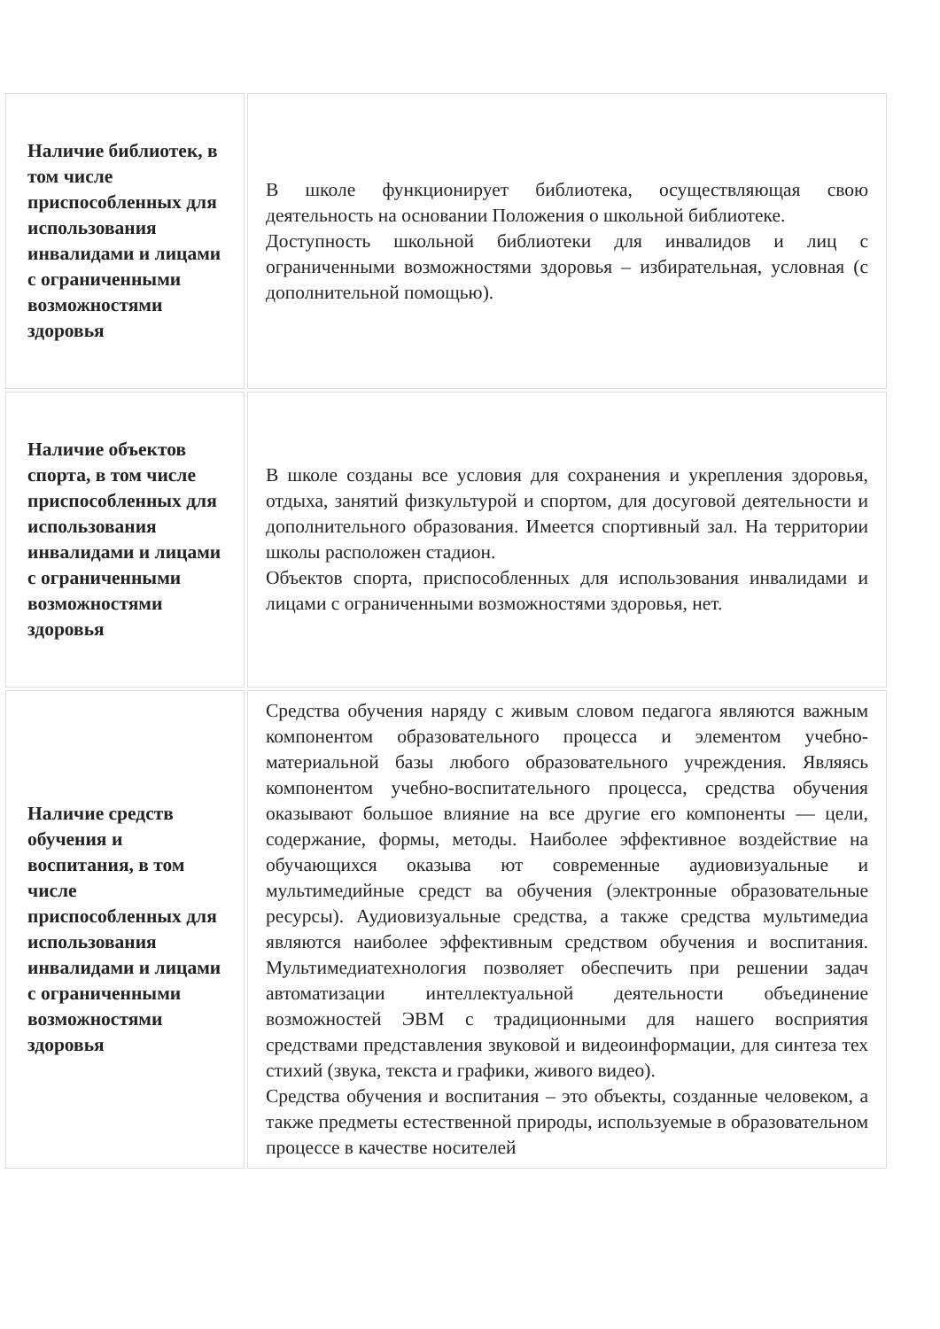| Наличие библиотек, в том числе приспособленных для использования инвалидами и лицами с ограниченными возможностями здоровья | В школе функционирует библиотека, осуществляющая свою деятельность на основании Положения о школьной библиотеке. Доступность школьной библиотеки для инвалидов и лиц с ограниченными возможностями здоровья – избирательная, условная (с дополнительной помощью). |
| Наличие объектов спорта, в том числе приспособленных для использования инвалидами и лицами с ограниченными возможностями здоровья | В школе созданы все условия для сохранения и укрепления здоровья, отдыха, занятий физкультурой и спортом, для досуговой деятельности и дополнительного образования. Имеется спортивный зал. На территории школы расположен стадион. Объектов спорта, приспособленных для использования инвалидами и лицами с ограниченными возможностями здоровья, нет. |
| Наличие средств обучения и воспитания, в том числе приспособленных для использования инвалидами и лицами с ограниченными возможностями здоровья | Средства обучения наряду с живым словом педагога являются важным компонентом образовательного процесса и элементом учебно-материальной базы любого образовательного учреждения. Являясь компонентом учебно-воспитательного процесса, средства обучения оказывают большое влияние на все другие его компоненты — цели, содержание, формы, методы. Наиболее эффективное воздействие на обучающихся оказыва ют современные аудиовизуальные и мультимедийные средст ва обучения (электронные образовательные ресурсы). Аудиовизуальные средства, а также средства мультимедиа являются наиболее эффективным средством обучения и воспитания. Мультимедиатехнология позволяет обеспечить при решении задач автоматизации интеллектуальной деятельности объединение возможностей ЭВМ с традиционными для нашего восприятия средствами представления звуковой и видеоинформации, для синтеза тех стихий (звука, текста и графики, живого видео). Средства обучения и воспитания – это объекты, созданные человеком, а также предметы естественной природы, используемые в образовательном процессе в качестве носителей |